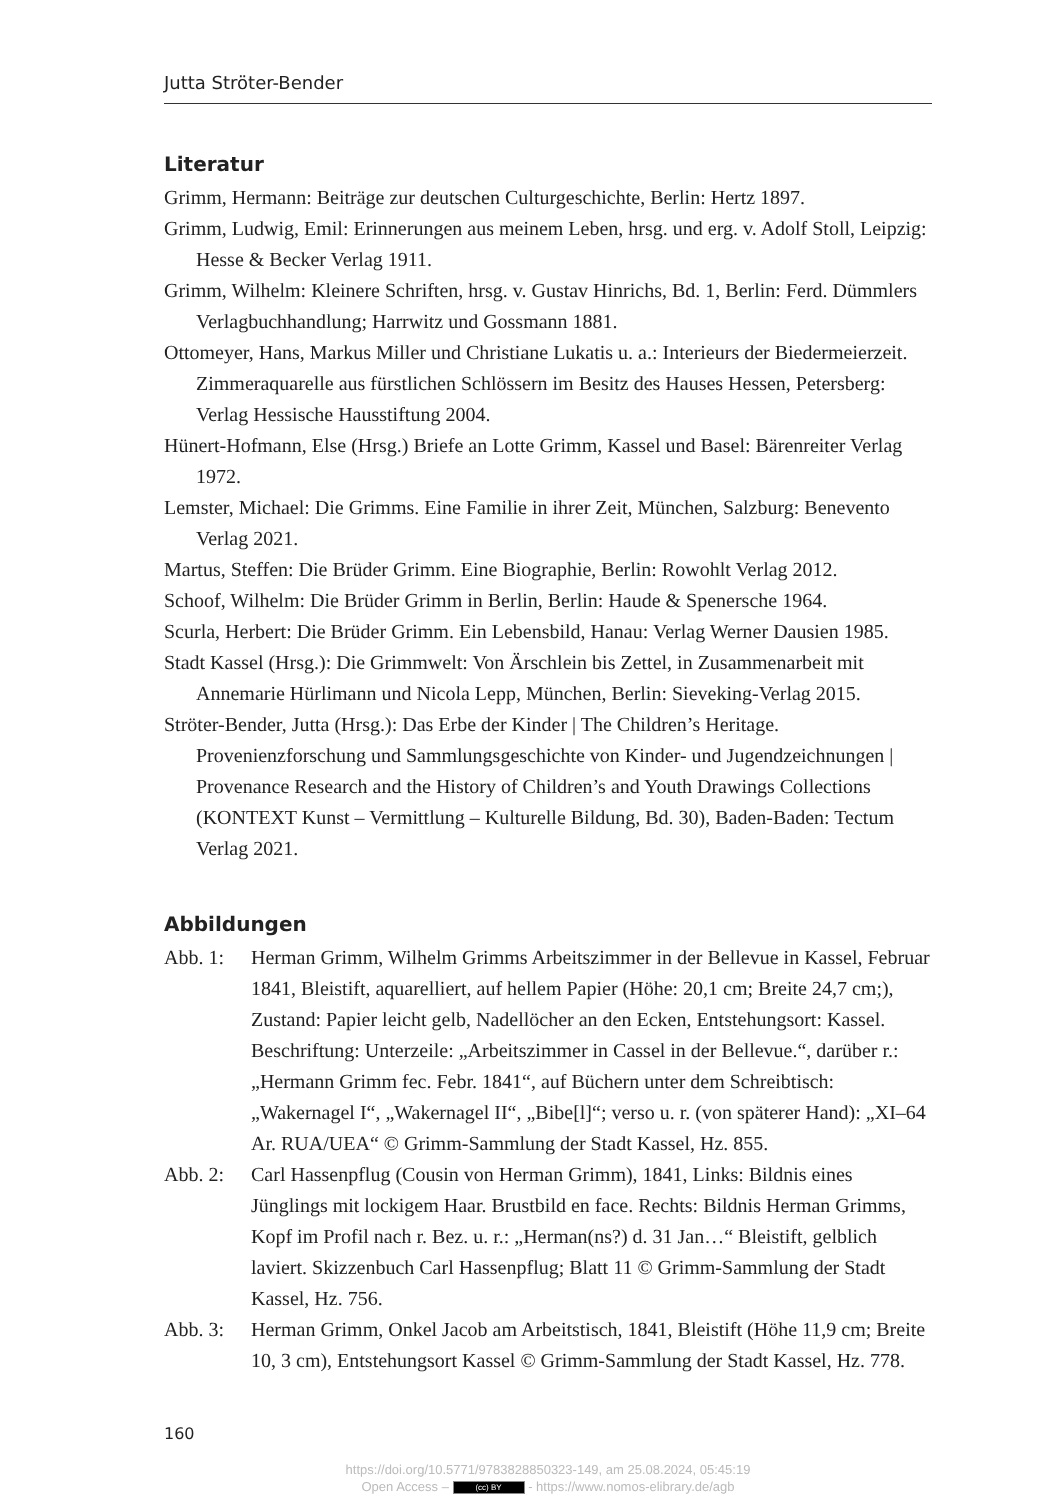Jutta Ströter-Bender
Literatur
Grimm, Hermann: Beiträge zur deutschen Culturgeschichte, Berlin: Hertz 1897.
Grimm, Ludwig, Emil: Erinnerungen aus meinem Leben, hrsg. und erg. v. Adolf Stoll, Leipzig: Hesse & Becker Verlag 1911.
Grimm, Wilhelm: Kleinere Schriften, hrsg. v. Gustav Hinrichs, Bd. 1, Berlin: Ferd. Dümmlers Verlagbuchhandlung; Harrwitz und Gossmann 1881.
Ottomeyer, Hans, Markus Miller und Christiane Lukatis u. a.: Interieurs der Biedermeierzeit. Zimmeraquarelle aus fürstlichen Schlössern im Besitz des Hauses Hessen, Petersberg: Verlag Hessische Hausstiftung 2004.
Hünert-Hofmann, Else (Hrsg.) Briefe an Lotte Grimm, Kassel und Basel: Bärenreiter Verlag 1972.
Lemster, Michael: Die Grimms. Eine Familie in ihrer Zeit, München, Salzburg: Benevento Verlag 2021.
Martus, Steffen: Die Brüder Grimm. Eine Biographie, Berlin: Rowohlt Verlag 2012.
Schoof, Wilhelm: Die Brüder Grimm in Berlin, Berlin: Haude & Spenersche 1964.
Scurla, Herbert: Die Brüder Grimm. Ein Lebensbild, Hanau: Verlag Werner Dausien 1985.
Stadt Kassel (Hrsg.): Die Grimmwelt: Von Ärschlein bis Zettel, in Zusammenarbeit mit Annemarie Hürlimann und Nicola Lepp, München, Berlin: Sieveking-Verlag 2015.
Ströter-Bender, Jutta (Hrsg.): Das Erbe der Kinder | The Children’s Heritage. Provenienzforschung und Sammlungsgeschichte von Kinder- und Jugendzeichnungen | Provenance Research and the History of Children’s and Youth Drawings Collections (KONTEXT Kunst – Vermittlung – Kulturelle Bildung, Bd. 30), Baden-Baden: Tectum Verlag 2021.
Abbildungen
Abb. 1: Herman Grimm, Wilhelm Grimms Arbeitszimmer in der Bellevue in Kassel, Februar 1841, Bleistift, aquarelliert, auf hellem Papier (Höhe: 20,1 cm; Breite 24,7 cm;), Zustand: Papier leicht gelb, Nadellöcher an den Ecken, Entstehungsort: Kassel. Beschriftung: Unterzeile: „Arbeitszimmer in Cassel in der Bellevue.“, darüber r.: „Hermann Grimm fec. Febr. 1841“, auf Büchern unter dem Schreibtisch: „Wakernagel I“, „Wakernagel II“, „Bibe[l]“; verso u. r. (von späterer Hand): „XI–64 Ar. RUA/UEA“ © Grimm-Sammlung der Stadt Kassel, Hz. 855.
Abb. 2: Carl Hassenpflug (Cousin von Herman Grimm), 1841, Links: Bildnis eines Jünglings mit lockigem Haar. Brustbild en face. Rechts: Bildnis Herman Grimms, Kopf im Profil nach r. Bez. u. r.: „Herman(ns?) d. 31 Jan…“ Bleistift, gelblich laviert. Skizzenbuch Carl Hassenpflug; Blatt 11 © Grimm-Sammlung der Stadt Kassel, Hz. 756.
Abb. 3: Herman Grimm, Onkel Jacob am Arbeitstisch, 1841, Bleistift (Höhe 11,9 cm; Breite 10, 3 cm), Entstehungsort Kassel © Grimm-Sammlung der Stadt Kassel, Hz. 778.
160
https://doi.org/10.5771/9783828850323-149, am 25.08.2024, 05:45:19
Open Access – (cc) BY - https://www.nomos-elibrary.de/agb